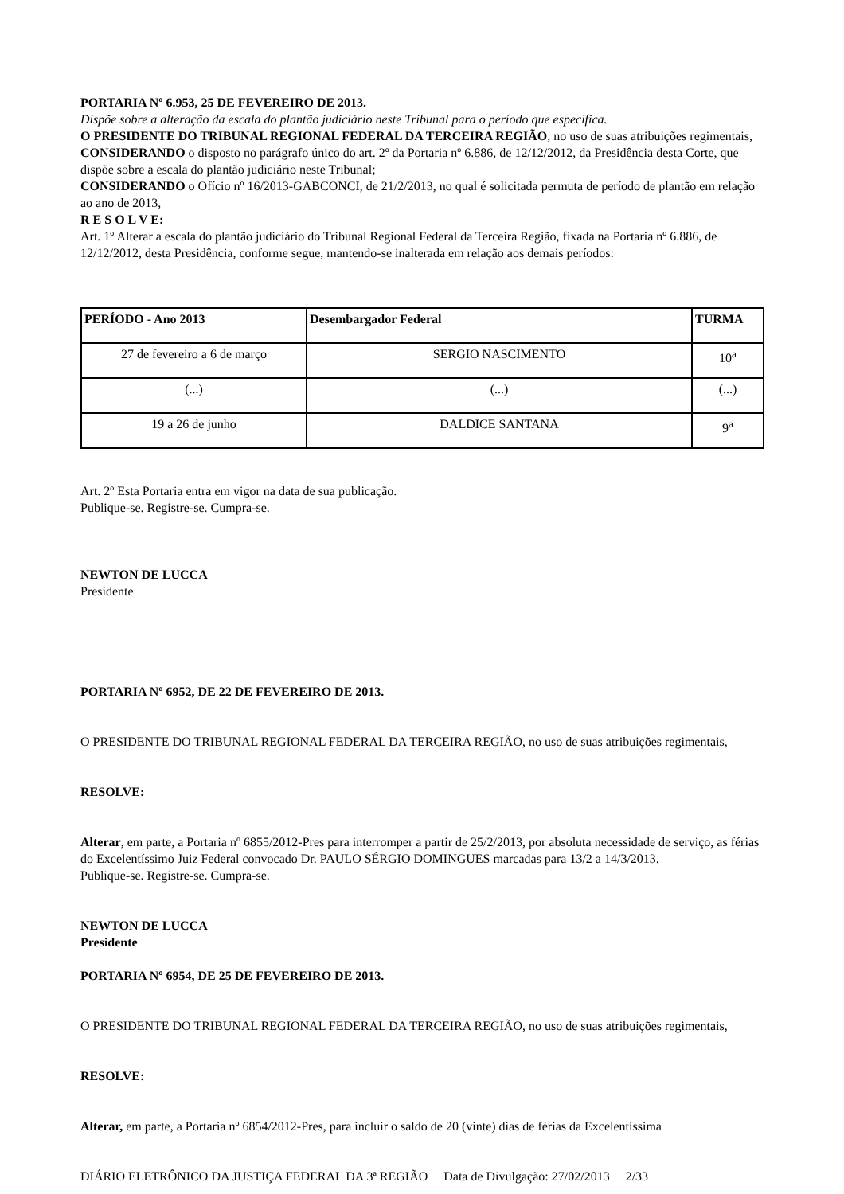PORTARIA Nº 6.953, 25 DE FEVEREIRO DE 2013.
Dispõe sobre a alteração da escala do plantão judiciário neste Tribunal para o período que especifica.
O PRESIDENTE DO TRIBUNAL REGIONAL FEDERAL DA TERCEIRA REGIÃO, no uso de suas atribuições regimentais,
CONSIDERANDO o disposto no parágrafo único do art. 2º da Portaria nº 6.886, de 12/12/2012, da Presidência desta Corte, que dispõe sobre a escala do plantão judiciário neste Tribunal;
CONSIDERANDO o Ofício nº 16/2013-GABCONCI, de 21/2/2013, no qual é solicitada permuta de período de plantão em relação ao ano de 2013,
R E S O L V E:
Art. 1º Alterar a escala do plantão judiciário do Tribunal Regional Federal da Terceira Região, fixada na Portaria nº 6.886, de 12/12/2012, desta Presidência, conforme segue, mantendo-se inalterada em relação aos demais períodos:
| PERÍODO - Ano 2013 | Desembargador Federal | TURMA |
| --- | --- | --- |
| 27 de fevereiro a 6 de março | SERGIO NASCIMENTO | 10<sup>a</sup> |
| (...) | (...) | (...) |
| 19 a 26 de junho | DALDICE SANTANA | 9<sup>a</sup> |
Art. 2º Esta Portaria entra em vigor na data de sua publicação.
Publique-se. Registre-se. Cumpra-se.
NEWTON DE LUCCA
Presidente
PORTARIA Nº 6952, DE 22 DE FEVEREIRO DE 2013.
O PRESIDENTE DO TRIBUNAL REGIONAL FEDERAL DA TERCEIRA REGIÃO, no uso de suas atribuições regimentais,
RESOLVE:
Alterar, em parte, a Portaria nº 6855/2012-Pres para interromper a partir de 25/2/2013, por absoluta necessidade de serviço, as férias do Excelentíssimo Juiz Federal convocado Dr. PAULO SÉRGIO DOMINGUES marcadas para 13/2 a 14/3/2013.
Publique-se. Registre-se. Cumpra-se.
NEWTON DE LUCCA
Presidente
PORTARIA Nº 6954, DE 25 DE FEVEREIRO DE 2013.
O PRESIDENTE DO TRIBUNAL REGIONAL FEDERAL DA TERCEIRA REGIÃO, no uso de suas atribuições regimentais,
RESOLVE:
Alterar, em parte, a Portaria nº 6854/2012-Pres, para incluir o saldo de 20 (vinte) dias de férias da Excelentíssima
DIÁRIO ELETRÔNICO DA JUSTIÇA FEDERAL DA 3ª REGIÃO Data de Divulgação: 27/02/2013 2/33